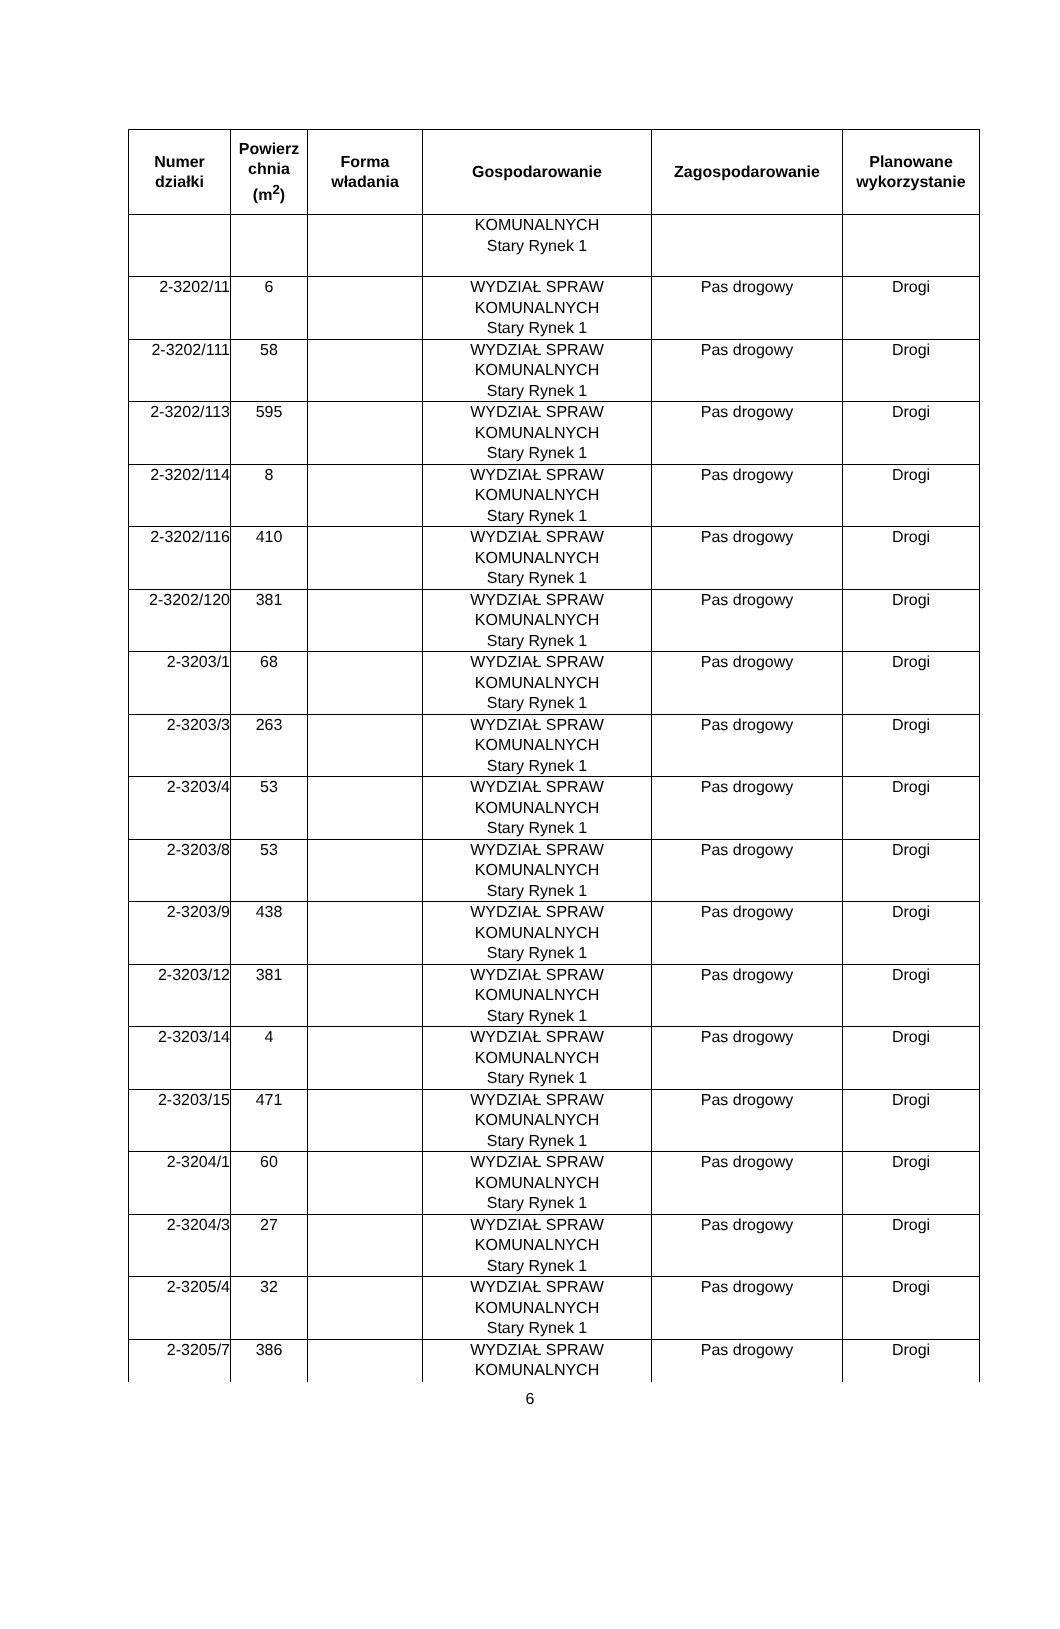| Numer działki | Powierz chnia (m<sup>2</sup>) | Forma władania | Gospodarowanie | Zagospodarowanie | Planowane wykorzystanie |
| --- | --- | --- | --- | --- | --- |
| | | | KOMUNALNYCH Stary Rynek 1 | | |
| 2-3202/11 | 6 | | WYDZIAŁ SPRAW KOMUNALNYCH Stary Rynek 1 | Pas drogowy | Drogi |
| 2-3202/111 | 58 | | WYDZIAŁ SPRAW KOMUNALNYCH Stary Rynek 1 | Pas drogowy | Drogi |
| 2-3202/113 | 595 | | WYDZIAŁ SPRAW KOMUNALNYCH Stary Rynek 1 | Pas drogowy | Drogi |
| 2-3202/114 | 8 | | WYDZIAŁ SPRAW KOMUNALNYCH Stary Rynek 1 | Pas drogowy | Drogi |
| 2-3202/116 | 410 | | WYDZIAŁ SPRAW KOMUNALNYCH Stary Rynek 1 | Pas drogowy | Drogi |
| 2-3202/120 | 381 | | WYDZIAŁ SPRAW KOMUNALNYCH Stary Rynek 1 | Pas drogowy | Drogi |
| 2-3203/1 | 68 | | WYDZIAŁ SPRAW KOMUNALNYCH Stary Rynek 1 | Pas drogowy | Drogi |
| 2-3203/3 | 263 | | WYDZIAŁ SPRAW KOMUNALNYCH Stary Rynek 1 | Pas drogowy | Drogi |
| 2-3203/4 | 53 | | WYDZIAŁ SPRAW KOMUNALNYCH Stary Rynek 1 | Pas drogowy | Drogi |
| 2-3203/8 | 53 | | WYDZIAŁ SPRAW KOMUNALNYCH Stary Rynek 1 | Pas drogowy | Drogi |
| 2-3203/9 | 438 | | WYDZIAŁ SPRAW KOMUNALNYCH Stary Rynek 1 | Pas drogowy | Drogi |
| 2-3203/12 | 381 | | WYDZIAŁ SPRAW KOMUNALNYCH Stary Rynek 1 | Pas drogowy | Drogi |
| 2-3203/14 | 4 | | WYDZIAŁ SPRAW KOMUNALNYCH Stary Rynek 1 | Pas drogowy | Drogi |
| 2-3203/15 | 471 | | WYDZIAŁ SPRAW KOMUNALNYCH Stary Rynek 1 | Pas drogowy | Drogi |
| 2-3204/1 | 60 | | WYDZIAŁ SPRAW KOMUNALNYCH Stary Rynek 1 | Pas drogowy | Drogi |
| 2-3204/3 | 27 | | WYDZIAŁ SPRAW KOMUNALNYCH Stary Rynek 1 | Pas drogowy | Drogi |
| 2-3205/4 | 32 | | WYDZIAŁ SPRAW KOMUNALNYCH Stary Rynek 1 | Pas drogowy | Drogi |
| 2-3205/7 | 386 | | WYDZIAŁ SPRAW KOMUNALNYCH | Pas drogowy | Drogi |
6